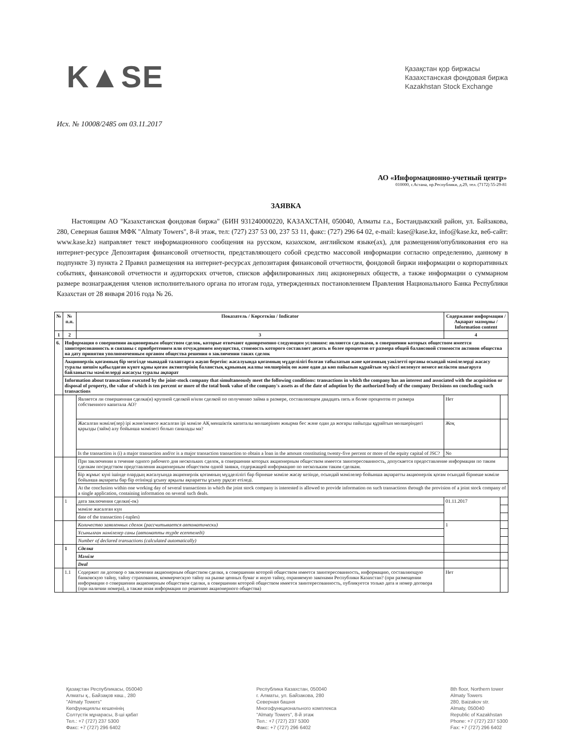K▲SE
Қазақстан қор биржасы
Казахстанская фондовая биржа
Kazakhstan Stock Exchange
Исх. № 10008/2485 от 03.11.2017
АО «Информационно-учетный центр»
010000, г.Астана, пр.Республики, д.29, тел. (7172) 55-29-81
ЗАЯВКА
Настоящим АО "Казахстанская фондовая биржа" (БИН 931240000220, КАЗАХСТАН, 050040, Алматы г.а., Бостандыкский район, ул. Байзакова, 280, Северная башня МФК "Almaty Towers", 8-й этаж, тел: (727) 237 53 00, 237 53 11, факс: (727) 296 64 02, e-mail: kase@kase.kz, info@kase.kz, веб-сайт: www.kase.kz) направляет текст информационного сообщения на русском, казахском, английском языке(ах), для размещения/опубликования его на интернет-ресурсе Депозитария финансовой отчетности, представляющего собой средство массовой информации согласно определению, данному в подпункте 3) пункта 2 Правил размещения на интернет-ресурсах депозитария финансовой отчетности, фондовой биржи информации о корпоративных событиях, финансовой отчетности и аудиторских отчетов, списков аффилированных лиц акционерных обществ, а также информации о суммарном размере вознаграждения членов исполнительного органа по итогам года, утвержденных постановлением Правления Национального Банка Республики Казахстан от 28 января 2016 года № 26.
| № | № п.п. | Показатель / Көрсеткіш / Indicator | Содержание информации / Ақпарат мазмұны / Information content | |
| --- | --- | --- | --- | --- |
| 1 | 2 | 3 | 4 | |
| 6. | Информация о совершении акционерным обществом сделок, которые отвечают одновременно следующим условиям: являются сделками, в совершении которых обществом имеется заинтересованность и связаны с приобретением или отчуждением имущества, стоимость которого составляет десять и более процентов от размера общей балансовой стоимости активов общества на дату принятия уполномоченным органом общества решения о заключении таких сделок | | | |
| | Акционерлік қоғамның бір мезгілде мынадай талаптарға жауап беретін: жасалуында қоғамның мүдделілігі болған табылатын және қоғамның уәкілетті органы осындай мәмілелерді жасасу туралы шешім қабылдаған күнге құны қоғам активтерінің баланстық құнының жалпы мөлшерінің он және одан да көп пайызын құрайтын мүлікті иеленуге немесе иеліктен шығаруға байланысты мәмілелерді жасасуы туралы ақпарат | | | |
| | Information about transactions executed by the joint-stock company that simultaneously meet the following conditions: transactions in which the company has an interest and associated with the acquisition or disposal of property, the value of which is ten percent or more of the total book value of the company's assets as of the date of adoption by the authorized body of the company Decisions on concluding such transactions | | | |
| | | Является ли совершенная сделка(и) крупной сделкой и/или сделкой по получению займа в размере, составляющем двадцать пять и более процентов от размера собственного капитала АО? | Нет | |
| | | Жасалған мәміле(лер) ірі және/немесе жасалған ірі мәміле АҚ меншіктік капиталы мөлшерінен жиырма бес және одан да жоғары пайызды құрайтын мөлшеріндегі қарызды (займ) алу бойынша мәмілесі болып саналады ма? | Жоқ | |
| | | Is the transaction is (i) a major transaction and/or is a major transaction transaction to obtain a loan in the amount constituting twenty-five percent or more of the equity capital of JSC? | No | |
| | | При заключении в течение одного рабочего дня нескольких сделок, в совершении которых акционерным обществом имеется заинтересованность, допускается предоставление информации по таким сделкам посредством представления акционерным обществом одной заявки, содержащей информацию по нескольким таким сделкам. | | |
| | | Бір жұмыс күні ішінде олардың жасалуында акционерлік қоғамның мүдделілігі бар бірнеше мәміле жасау кезінде, осындай мәмілелер бойынша ақпаратты акционерлік қоғам осындай бірнеше мәміле бойынша ақпараты бар бір өтінімді ұсыну арқылы ақпаратты ұсыну рұқсат етіледі. | | |
| | | At the conclusion within one working day of several transactions in which the joint stock company is interested is allowed to provide information on such transactions through the provision of a joint stock company of a single application, containing information on several such deals. | | |
| | 1 | дата заключения сделки(-ок) | 01.11.2017 | |
| | | мәміле жасалған күн | | |
| | | date of the transaction (-tuples) | | |
| | | Количество заявленных сделок (рассчитывается автоматически) | 1 | |
| | | Ұсынылған мәмілелер саны (автоматты түрде есептеледі) | | |
| | | Number of declared transactions (calculated automatically) | | |
| | 1 | Сделка | | |
| | | Мәміле | | |
| | | Deal | | |
| | 1.1 | Содержит ли договор о заключении акционерным обществом сделки, в совершении которой обществом имеется заинтересованность, информацию, составляющую банковскую тайну, тайну страхования, коммерческую тайну на рынке ценных бумаг и иную тайну, охраняемую законами Республики Казахстан? (при размещении информации о совершении акционерным обществом сделки, в совершении которой обществом имеется заинтересованность, публикуется только дата и номер договора (при наличии номера), а также иная информация по решению акционерного общества) | Нет | |
Қазақстан Республикасы, 050040
Алматы қ., Байзақов көш., 280
"Almaty Towers"
Көпфункциялы кешенінің
Солтүстік мұнарасы, 8-ші қабат
Тел.: +7 (727) 237 5300
Факс: +7 (727) 296 6402
Республика Казахстан, 050040
г. Алматы, ул. Байзакова, 280
Северная башня
Многофункционального комплекса
"Almaty Towers", 8-й этаж
Тел.: +7 (727) 237 5300
Факс: +7 (727) 296 6402
8th floor, Northern tower
Almaty Towers
280, Baizakov str.
Almaty, 050040
Republic of Kazakhstan
Phone: +7 (727) 237 5300
Fax: +7 (727) 296 6402